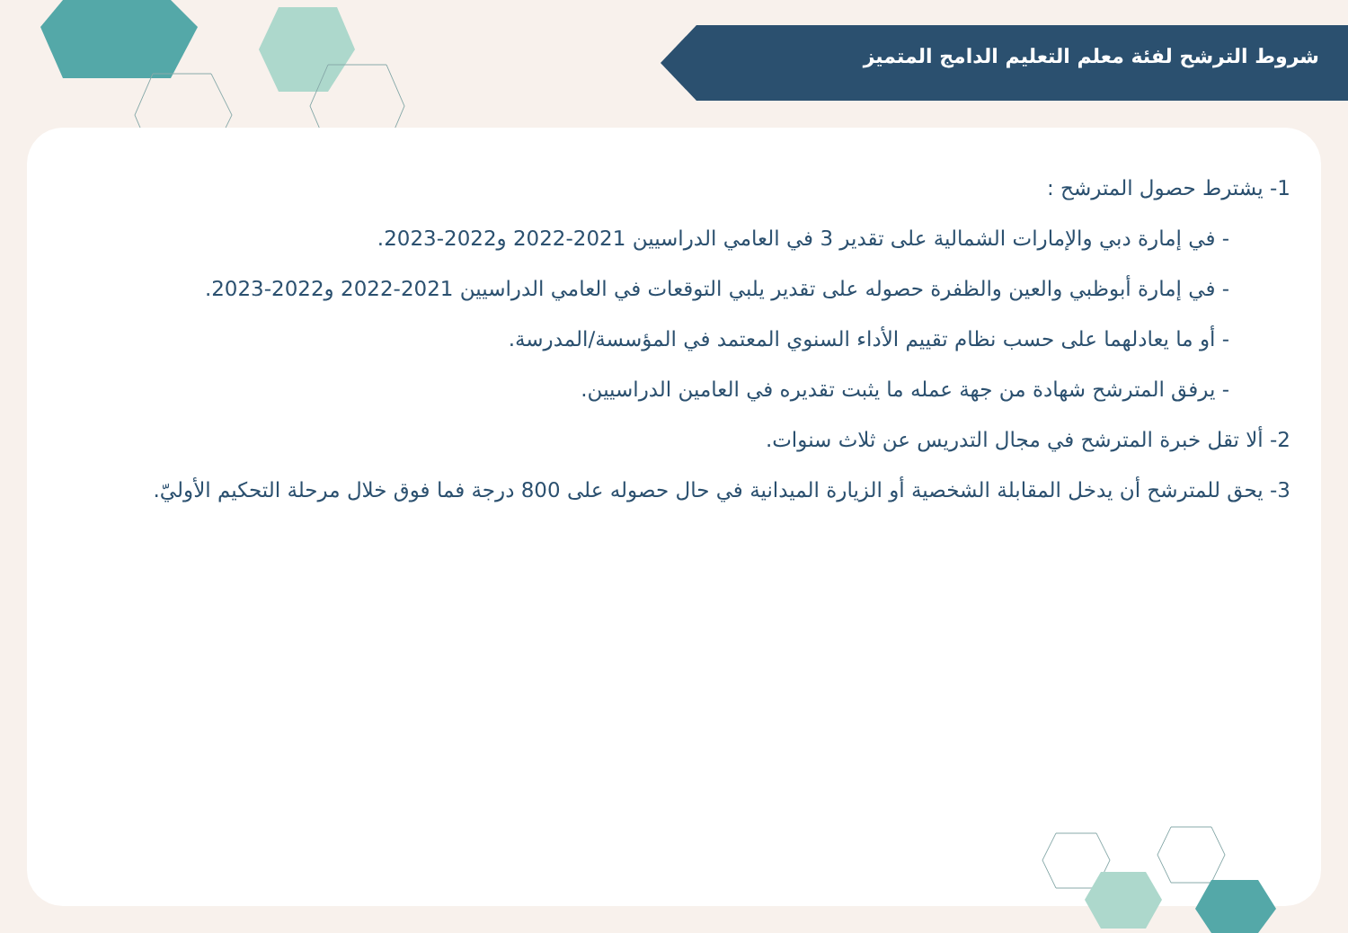شروط الترشح لفئة معلم التعليم الدامج المتميز
1- يشترط حصول المترشح :
- في إمارة دبي والإمارات الشمالية على تقدير 3 في العامي الدراسيين 2021-2022 و2022-2023.
- في إمارة أبوظبي والعين والظفرة حصوله على تقدير يلبي التوقعات في العامي الدراسيين 2021-2022 و2022-2023.
- أو ما يعادلهما على حسب نظام تقييم الأداء السنوي المعتمد في المؤسسة/المدرسة.
- يرفق المترشح شهادة من جهة عمله ما يثبت تقديره في العامين الدراسيين.
2- ألا تقل خبرة المترشح في مجال التدريس عن ثلاث سنوات.
3- يحق للمترشح أن يدخل المقابلة الشخصية أو الزيارة الميدانية في حال حصوله على 800 درجة فما فوق خلال مرحلة التحكيم الأوليّ.